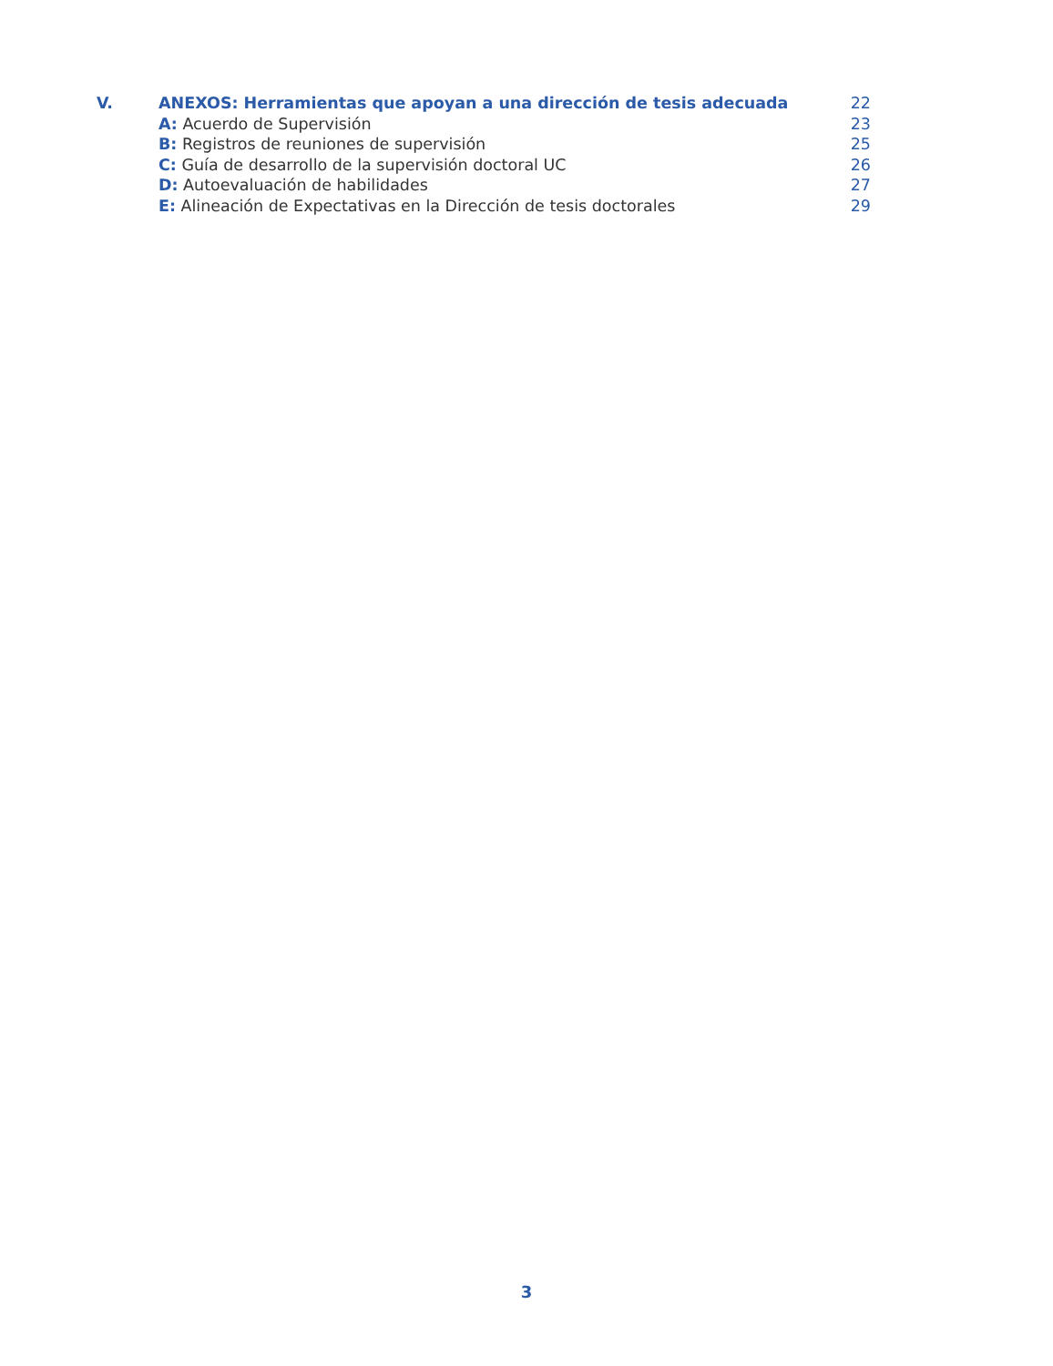V. ANEXOS: Herramientas que apoyan a una dirección de tesis adecuada 22
A: Acuerdo de Supervisión 23
B: Registros de reuniones de supervisión 25
C: Guía de desarrollo de la supervisión doctoral UC 26
D: Autoevaluación de habilidades 27
E: Alineación de Expectativas en la Dirección de tesis doctorales 29
3